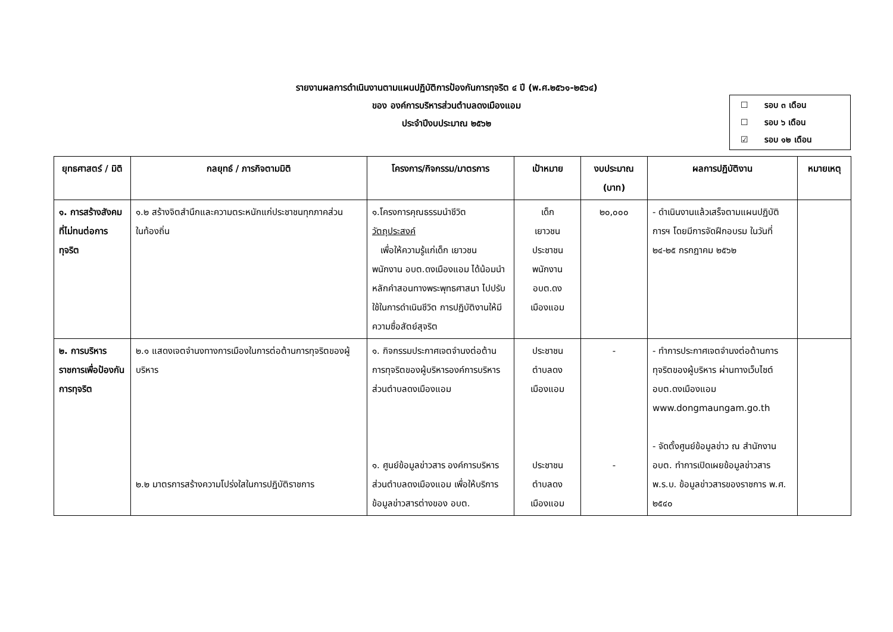รายงานผลการดำเนินงานตามแผนปฏิบัติการป้องกันการทุจริต ๔ ปี (พ.ศ.๒๕๖๑-๒๕๖๔)
ของ องค์การบริหารส่วนตำบลดงเมืองแอม
ประจำปีงบประมาณ ๒๕๖๒
☐ รอบ ๓ เดือน
☐ รอบ ๖ เดือน
☑ รอบ ๑๒ เดือน
| ยุทธศาสตร์ / มิติ | กลยุทธ์ / ภารกิจตามมิติ | โครงการ/กิจกรรม/มาตรการ | เป้าหมาย | งบประมาณ (บาท) | ผลการปฏิบัติงาน | หมายเหตุ |
| --- | --- | --- | --- | --- | --- | --- |
| ๑. การสร้างสังคมที่ไม่ทนต่อการทุจริต | ๑.๒ สร้างจิตสำนึกและความตระหนักแก่ประชาชนทุกภาคส่วน ในท้องถิ่น | ๑.โครงการคุณธรรมนำชีวิต วัตถุประสงค์ เพื่อให้ความรู้แก่เด็ก เยาวชน พนักงาน อบต.ดงเมืองแอม ได้น้อมนำหลักคำสอนทางพระพุทธศาสนา ไปปรับใช้ในการดำเนินชีวิต การปฏิบัติงานให้มีความซื่อสัตย์สุจริต | เด็ก เยาวชน ประชาชน พนักงาน อบต.ดง เมืองแอม | ๒๐,๐๐๐ | - ดำเนินงานแล้วเสร็จตามแผนปฏิบัติการฯ โดยมีการจัดฝึกอบรม ในวันที่ ๒๔-๒๕ กรกฎาคม ๒๕๖๒ | |
| ๒. การบริหารราชการเพื่อป้องกันการทุจริต | ๒.๑ แสดงเจตจำนงทางการเมืองในการต่อต้านการทุจริตของผู้บริหาร ๒.๒ มาตรการสร้างความโปร่งใสในการปฏิบัติราชการ | ๑. กิจกรรมประกาศเจตจำนงต่อต้านการทุจริตของผู้บริหารองค์การบริหารส่วนตำบลดงเมืองแอม ๑. ศูนย์ข้อมูลข่าวสาร องค์การบริหารส่วนตำบลดงเมืองแอม เพื่อให้บริการข้อมูลข่าวสารต่างของ อบต. | ประชาชน ตำบลดง เมืองแอม ประชาชน ตำบลดง เมืองแอม | - - | - ทำการประกาศเจตจำนงต่อต้านการทุจริตของผู้บริหาร ผ่านทางเว็บไซต์ อบต.ดงเมืองแอม www.dongmaungam.go.th - จัดตั้งศูนย์ข้อมูลข่าว ณ สำนักงาน อบต. ทำการเปิดเผยข้อมูลข่าวสาร พ.ร.บ. ข้อมูลข่าวสารของราชการ พ.ศ. ๒๕๔๐ | |